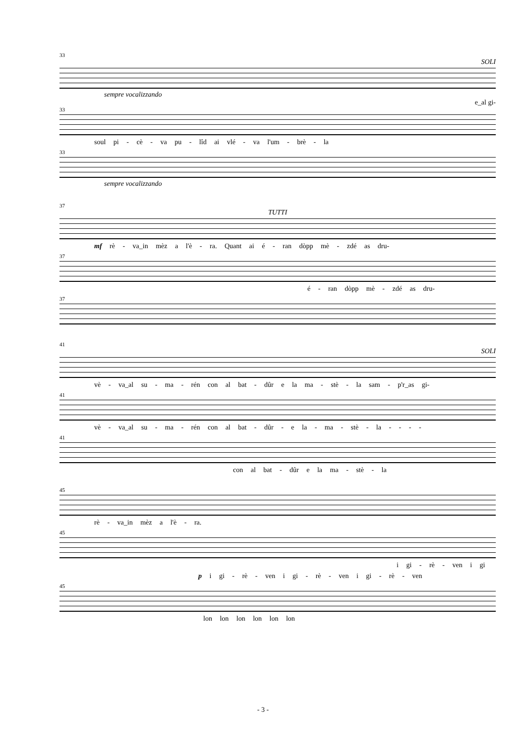33
SOLI
sempre vocalizzando
e_al gi-
33
soul pi - cè - va pu - lîd ai vlé - va l'um - brè - la
33
sempre vocalizzando
37
TUTTI
mf rè - va_in mèz a l'è - ra. Quant ai é - ran dòpp mè - zdé as dru-
37
é - ran dòpp mè - zdé as dru-
37
41
SOLI
vè - va_al su - ma - rén con al bat - dûr e la ma - stè - la sam - p'r_as gi-
41
vè - va_al su - ma - rén con al bat - dûr - e la - ma - stè - la - - - -
41
con al bat - dûr e la ma - stè - la
45
rè - va_in mèz a l'è - ra.
45
i gi - rè - ven i gi
p i gi - rè - ven i gi - rè - ven i gi - rè - ven
45
lon lon lon lon lon lon
- 3 -